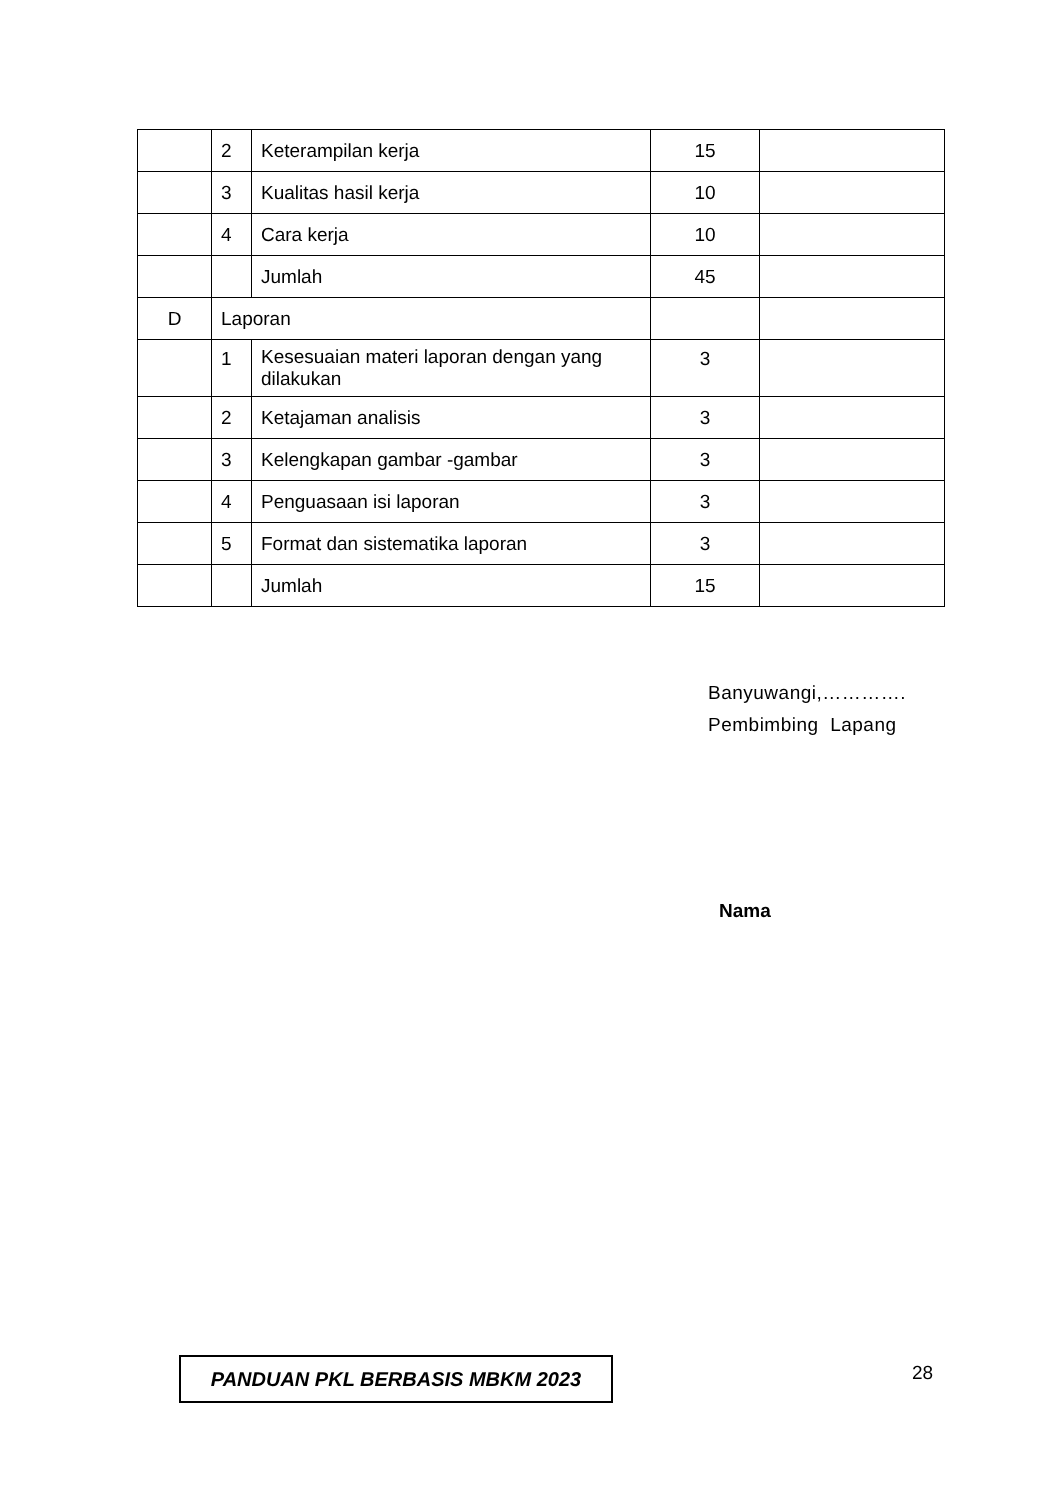| | 2 | Keterampilan kerja | 15 | |
| | 3 | Kualitas hasil kerja | 10 | |
| | 4 | Cara kerja | 10 | |
| | | Jumlah | 45 | |
| D | Laporan | | | |
| | 1 | Kesesuaian materi laporan dengan yang dilakukan | 3 | |
| | 2 | Ketajaman analisis | 3 | |
| | 3 | Kelengkapan gambar -gambar | 3 | |
| | 4 | Penguasaan isi laporan | 3 | |
| | 5 | Format dan sistematika laporan | 3 | |
| | | Jumlah | 15 | |
Banyuwangi,………….
Pembimbing Lapang
Nama
PANDUAN PKL BERBASIS MBKM 2023 28